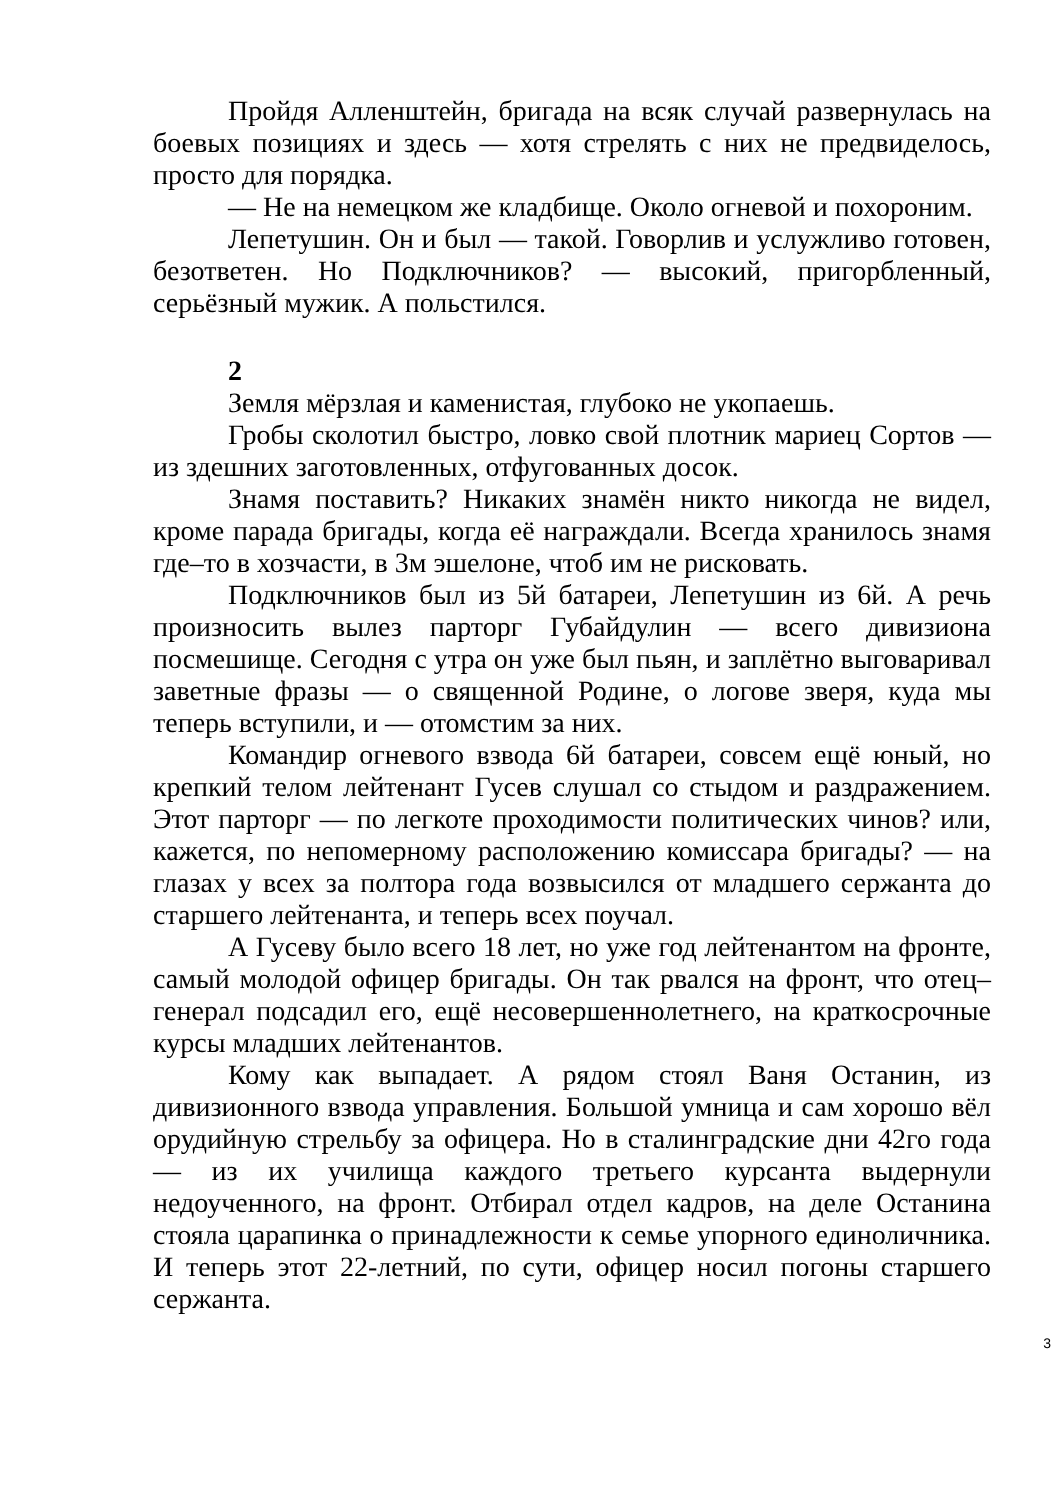Пройдя Алленштейн, бригада на всяк случай развернулась на боевых позициях и здесь — хотя стрелять с них не предвиделось, просто для порядка.
— Не на немецком же кладбище. Около огневой и похороним.
Лепетушин. Он и был — такой. Говорлив и услужливо готовен, безответен. Но Подключников? — высокий, пригорбленный, серьёзный мужик. А польстился.
2
Земля мёрзлая и каменистая, глубоко не укопаешь.
Гробы сколотил быстро, ловко свой плотник мариец Сортов — из здешних заготовленных, отфугованных досок.
Знамя поставить? Никаких знамён никто никогда не видел, кроме парада бригады, когда её награждали. Всегда хранилось знамя где–то в хозчасти, в 3м эшелоне, чтоб им не рисковать.
Подключников был из 5й батареи, Лепетушин из 6й. А речь произносить вылез парторг Губайдулин — всего дивизиона посмешище. Сегодня с утра он уже был пьян, и заплётно выговаривал заветные фразы — о священной Родине, о логове зверя, куда мы теперь вступили, и — отомстим за них.
Командир огневого взвода 6й батареи, совсем ещё юный, но крепкий телом лейтенант Гусев слушал со стыдом и раздражением. Этот парторг — по легкоте проходимости политических чинов? или, кажется, по непомерному расположению комиссара бригады? — на глазах у всех за полтора года возвысился от младшего сержанта до старшего лейтенанта, и теперь всех поучал.
А Гусеву было всего 18 лет, но уже год лейтенантом на фронте, самый молодой офицер бригады. Он так рвался на фронт, что отец–генерал подсадил его, ещё несовершеннолетнего, на краткосрочные курсы младших лейтенантов.
Кому как выпадает. А рядом стоял Ваня Останин, из дивизионного взвода управления. Большой умница и сам хорошо вёл орудийную стрельбу за офицера. Но в сталинградские дни 42го года — из их училища каждого третьего курсанта выдернули недоученного, на фронт. Отбирал отдел кадров, на деле Останина стояла царапинка о принадлежности к семье упорного единоличника. И теперь этот 22-летний, по сути, офицер носил погоны старшего сержанта.
3